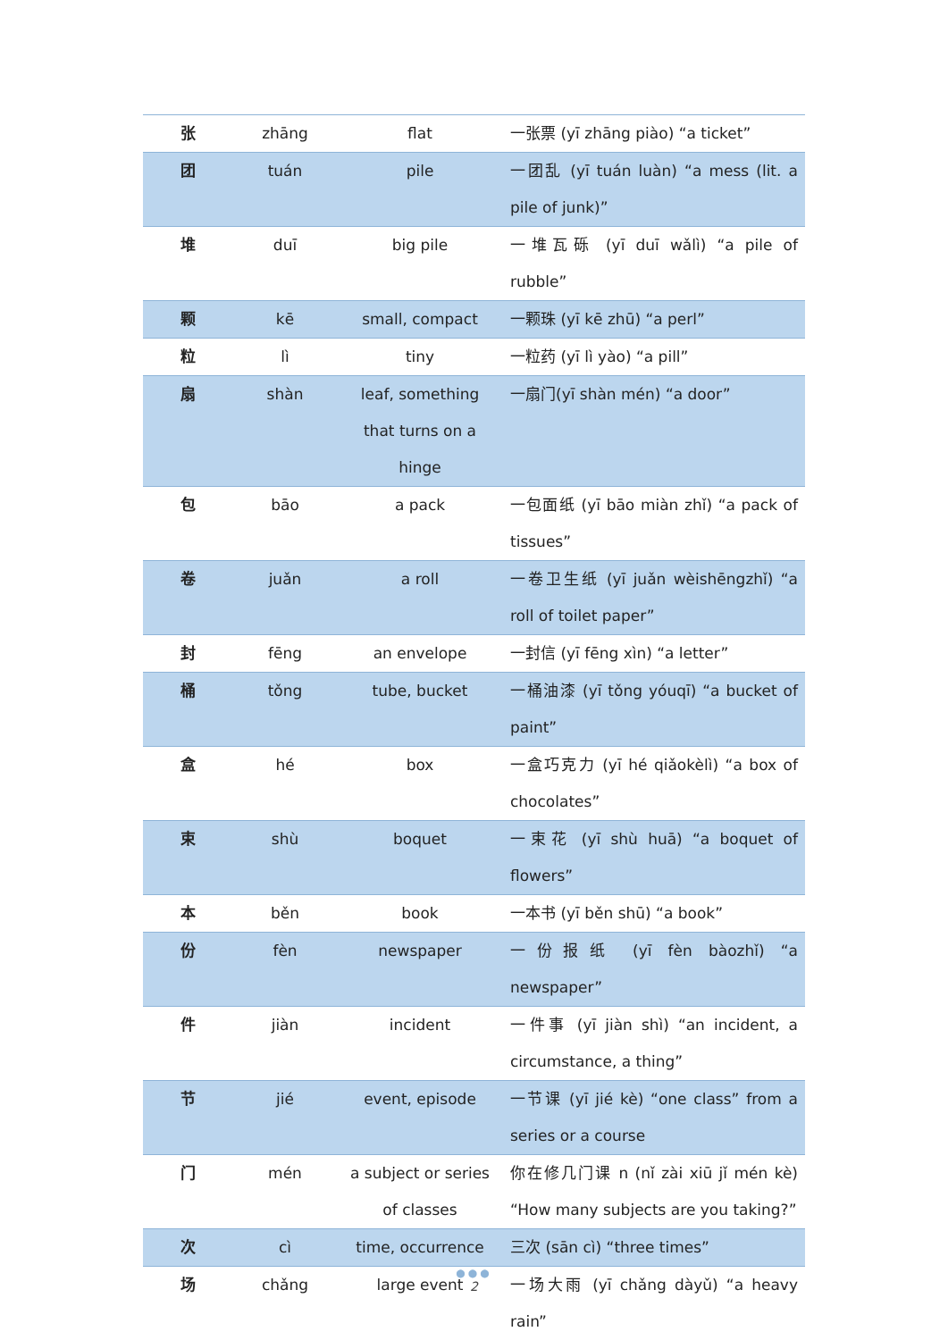| 张 | zhāng | flat | 一张票 (yī zhāng piào) “a ticket” |
| 团 | tuán | pile | 一团乱 (yī tuán luàn) “a mess (lit. a pile of junk)” |
| 堆 | duī | big pile | 一堆瓦砾 (yī duī wǎlì) “a pile of rubble” |
| 颗 | kē | small, compact | 一颗珠 (yī kē zhū) “a perl” |
| 粒 | lì | tiny | 一粒药 (yī lì yào) “a pill” |
| 扇 | shàn | leaf, something that turns on a hinge | 一扇门(yī shàn mén) “a door” |
| 包 | bāo | a pack | 一包面纸 (yī bāo miàn zhǐ) “a pack of tissues” |
| 卷 | juǎn | a roll | 一卷卫生纸 (yī juǎn wèishēngzhǐ) “a roll of toilet paper” |
| 封 | fēng | an envelope | 一封信 (yī fēng xìn) “a letter” |
| 桶 | tǒng | tube, bucket | 一桶油漆 (yī tǒng yóuqī) “a bucket of paint” |
| 盒 | hé | box | 一盒巧克力 (yī hé qiǎokèlì) “a box of chocolates” |
| 束 | shù | boquet | 一束花 (yī shù huā) “a boquet of flowers” |
| 本 | běn | book | 一本书 (yī běn shū) “a book” |
| 份 | fèn | newspaper | 一份报纸 (yī fèn bàozhǐ) “a newspaper” |
| 件 | jiàn | incident | 一件事 (yī jiàn shì) “an incident, a circumstance, a thing” |
| 节 | jié | event, episode | 一节课 (yī jié kè) “one class” from a series or a course |
| 门 | mén | a subject or series of classes | 你在修几门课 n (nǐ zài xiū jǐ mén kè) “How many subjects are you taking?” |
| 次 | cì | time, occurrence | 三次 (sān cì) “three times” |
| 场 | chǎng | large event | 一场大雨 (yī chǎng dàyǔ) “a heavy rain” |
●●●
2